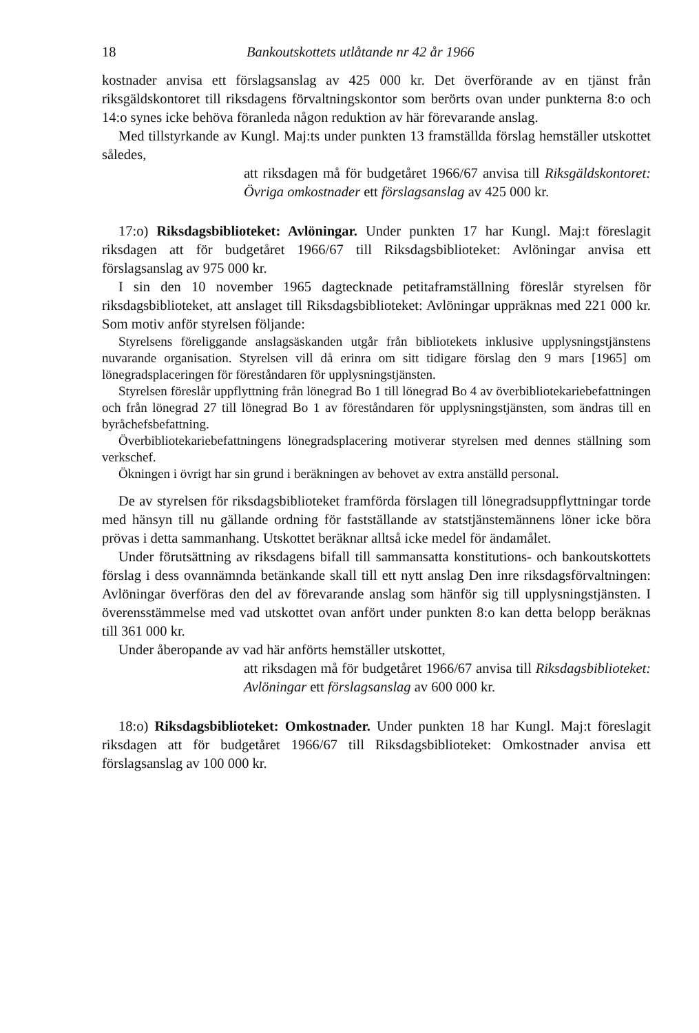18 Bankoutskottets utlåtande nr 42 år 1966
kostnader anvisa ett förslagsanslag av 425 000 kr. Det överförande av en tjänst från riksgäldskontoret till riksdagens förvaltningskontor som berörts ovan under punkterna 8:o och 14:o synes icke behöva föranleda någon reduktion av här förevarande anslag.
Med tillstyrkande av Kungl. Maj:ts under punkten 13 framställda förslag hemställer utskottet således,
att riksdagen må för budgetåret 1966/67 anvisa till Riksgäldskontoret: Övriga omkostnader ett förslagsanslag av 425 000 kr.
17:o) Riksdagsbiblioteket: Avlöningar. Under punkten 17 har Kungl. Maj:t föreslagit riksdagen att för budgetåret 1966/67 till Riksdagsbiblioteket: Avlöningar anvisa ett förslagsanslag av 975 000 kr.
I sin den 10 november 1965 dagtecknade petitaframställning föreslår styrelsen för riksdagsbiblioteket, att anslaget till Riksdagsbiblioteket: Avlöningar uppräknas med 221 000 kr. Som motiv anför styrelsen följande:
Styrelsens föreliggande anslagsäskanden utgår från bibliotekets inklusive upplysningstjänstens nuvarande organisation. Styrelsen vill då erinra om sitt tidigare förslag den 9 mars [1965] om lönegradsplaceringen för föreståndaren för upplysningstjänsten.
Styrelsen föreslår uppflyttning från lönegrad Bo 1 till lönegrad Bo 4 av överbibliotekariebefattningen och från lönegrad 27 till lönegrad Bo 1 av föreståndaren för upplysningstjänsten, som ändras till en byråchefsbefattning.
Överbibliotekariebefattningens lönegradsplacering motiverar styrelsen med dennes ställning som verkschef.
Ökningen i övrigt har sin grund i beräkningen av behovet av extra anställd personal.
De av styrelsen för riksdagsbiblioteket framförda förslagen till lönegradsuppflyttningar torde med hänsyn till nu gällande ordning för fastställande av statstjänstemännens löner icke böra prövas i detta sammanhang. Utskottet beräknar alltså icke medel för ändamålet.
Under förutsättning av riksdagens bifall till sammansatta konstitutions- och bankoutskottets förslag i dess ovannämnda betänkande skall till ett nytt anslag Den inre riksdagsförvaltningen: Avlöningar överföras den del av förevarande anslag som hänför sig till upplysningstjänsten. I överensstämmelse med vad utskottet ovan anfört under punkten 8:o kan detta belopp beräknas till 361 000 kr.
Under åberopande av vad här anförts hemställer utskottet,
att riksdagen må för budgetåret 1966/67 anvisa till Riksdagsbiblioteket: Avlöningar ett förslagsanslag av 600 000 kr.
18:o) Riksdagsbiblioteket: Omkostnader. Under punkten 18 har Kungl. Maj:t föreslagit riksdagen att för budgetåret 1966/67 till Riksdagsbiblioteket: Omkostnader anvisa ett förslagsanslag av 100 000 kr.